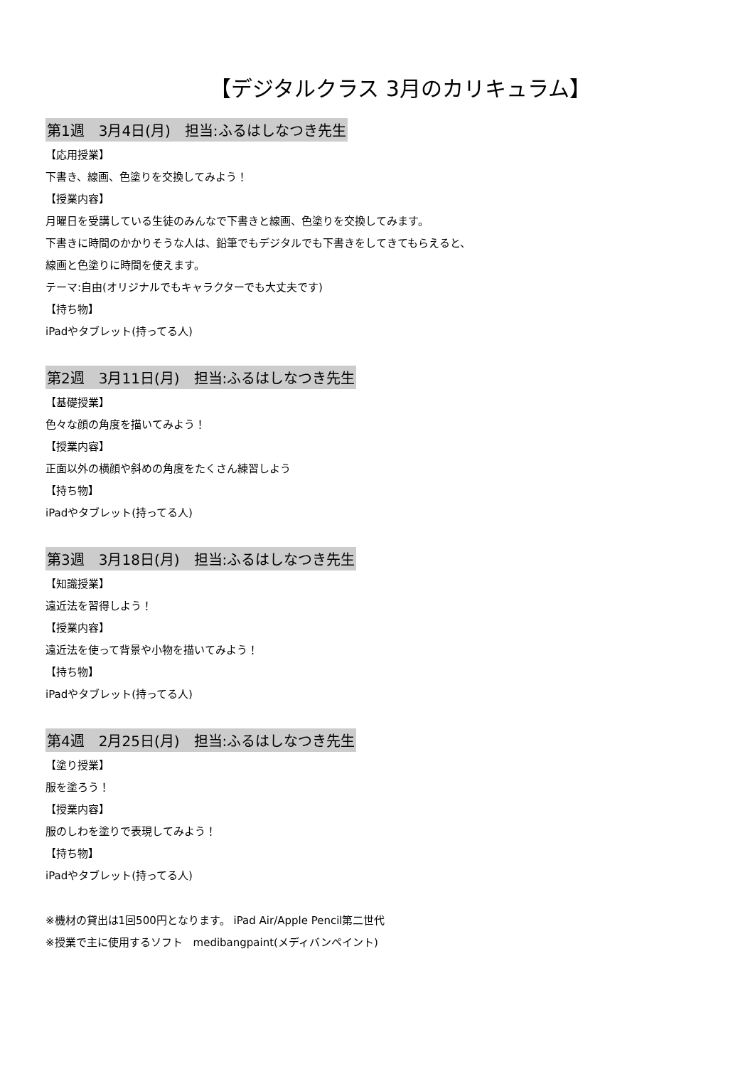【デジタルクラス 3月のカリキュラム】
第1週　3月4日(月)　担当:ふるはしなつき先生
【応用授業】
下書き、線画、色塗りを交換してみよう！
【授業内容】
月曜日を受講している生徒のみんなで下書きと線画、色塗りを交換してみます。
下書きに時間のかかりそうな人は、鉛筆でもデジタルでも下書きをしてきてもらえると、
線画と色塗りに時間を使えます。
テーマ:自由(オリジナルでもキャラクターでも大丈夫です)
【持ち物】
iPadやタブレット(持ってる人)
第2週　3月11日(月)　担当:ふるはしなつき先生
【基礎授業】
色々な顔の角度を描いてみよう！
【授業内容】
正面以外の横顔や斜めの角度をたくさん練習しよう
【持ち物】
iPadやタブレット(持ってる人)
第3週　3月18日(月)　担当:ふるはしなつき先生
【知識授業】
遠近法を習得しよう！
【授業内容】
遠近法を使って背景や小物を描いてみよう！
【持ち物】
iPadやタブレット(持ってる人)
第4週　2月25日(月)　担当:ふるはしなつき先生
【塗り授業】
服を塗ろう！
【授業内容】
服のしわを塗りで表現してみよう！
【持ち物】
iPadやタブレット(持ってる人)
※機材の貸出は1回500円となります。 iPad Air/Apple Pencil第二世代
※授業で主に使用するソフト　medibangpaint(メディバンペイント)